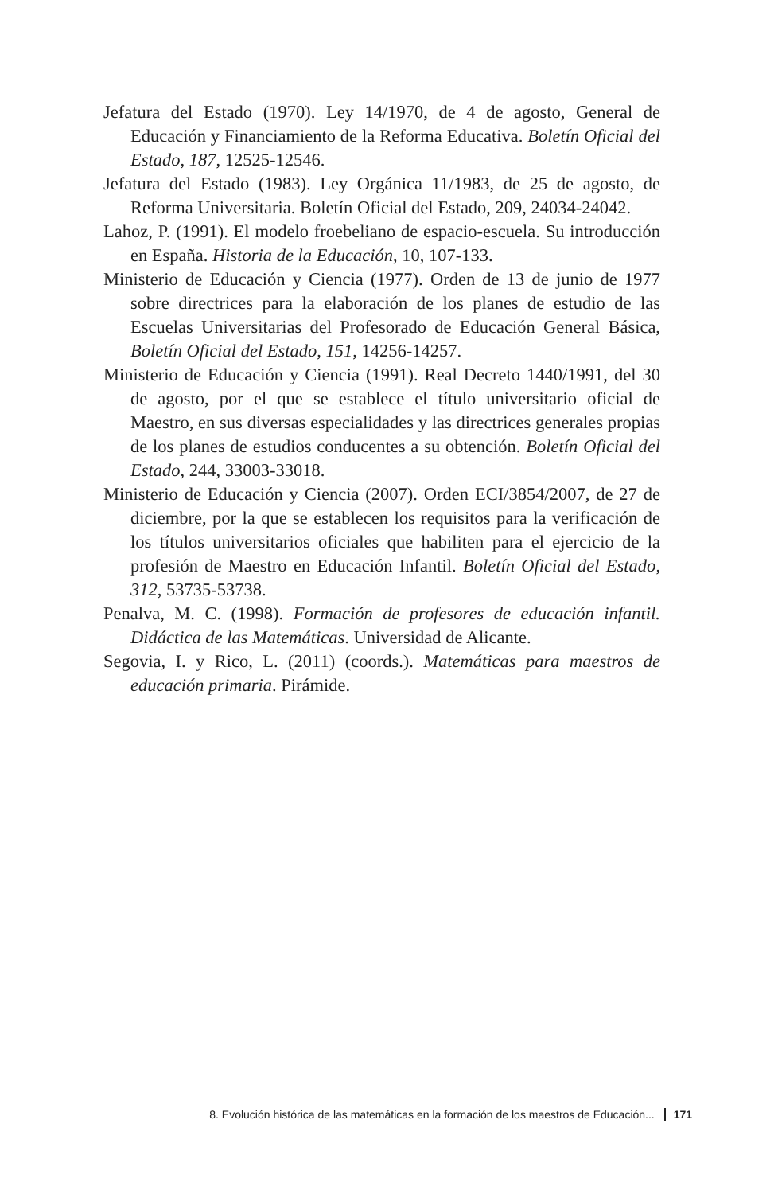Jefatura del Estado (1970). Ley 14/1970, de 4 de agosto, General de Educación y Financiamiento de la Reforma Educativa. Boletín Oficial del Estado, 187, 12525-12546.
Jefatura del Estado (1983). Ley Orgánica 11/1983, de 25 de agosto, de Reforma Universitaria. Boletín Oficial del Estado, 209, 24034-24042.
Lahoz, P. (1991). El modelo froebeliano de espacio-escuela. Su introducción en España. Historia de la Educación, 10, 107-133.
Ministerio de Educación y Ciencia (1977). Orden de 13 de junio de 1977 sobre directrices para la elaboración de los planes de estudio de las Escuelas Universitarias del Profesorado de Educación General Básica, Boletín Oficial del Estado, 151, 14256-14257.
Ministerio de Educación y Ciencia (1991). Real Decreto 1440/1991, del 30 de agosto, por el que se establece el título universitario oficial de Maestro, en sus diversas especialidades y las directrices generales propias de los planes de estudios conducentes a su obtención. Boletín Oficial del Estado, 244, 33003-33018.
Ministerio de Educación y Ciencia (2007). Orden ECI/3854/2007, de 27 de diciembre, por la que se establecen los requisitos para la verificación de los títulos universitarios oficiales que habiliten para el ejercicio de la profesión de Maestro en Educación Infantil. Boletín Oficial del Estado, 312, 53735-53738.
Penalva, M. C. (1998). Formación de profesores de educación infantil. Didáctica de las Matemáticas. Universidad de Alicante.
Segovia, I. y Rico, L. (2011) (coords.). Matemáticas para maestros de educación primaria. Pirámide.
8. Evolución histórica de las matemáticas en la formación de los maestros de Educación... 171